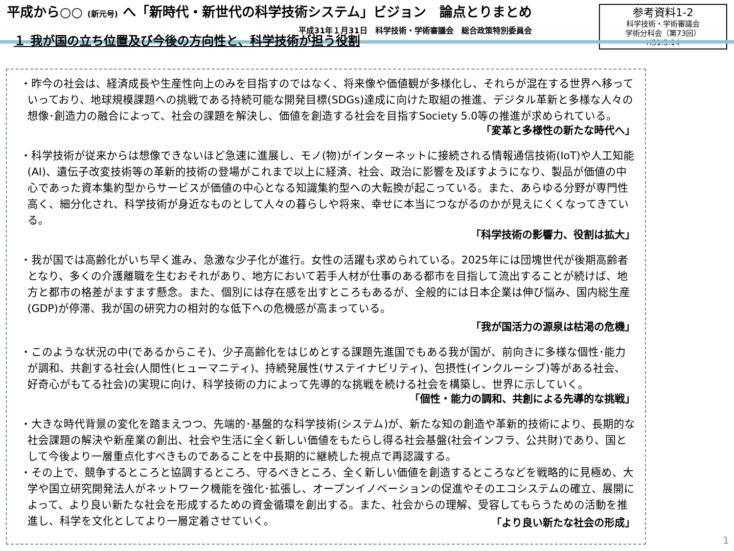平成から○○ (新元号) へ「新時代・新世代の科学技術システム」ビジョン　論点とりまとめ
平成31年１月31日　科学技術・学術審議会　総合政策特別委員会
参考資料1-2
科学技術・学術審議会
学術分科会（第73回）
H31.3.14
１ 我が国の立ち位置及び今後の方向性と、科学技術が担う役割
・昨今の社会は、経済成長や生産性向上のみを目指すのではなく、将来像や価値観が多様化し、それらが混在する世界へ移っていっており、地球規模課題への挑戦である持続可能な開発目標(SDGs)達成に向けた取組の推進、デジタル革新と多様な人々の想像･創造力の融合によって、社会の課題を解決し、価値を創造する社会を目指すSociety 5.0等の推進が求められている。
「変革と多様性の新たな時代へ」
・科学技術が従来からは想像できないほど急速に進展し、モノ(物)がインターネットに接続される情報通信技術(IoT)や人工知能(AI)、遺伝子改変技術等の革新的技術の登場がこれまで以上に経済、社会、政治に影響を及ぼすようになり、製品が価値の中心であった資本集約型からサービスが価値の中心となる知識集約型への大転換が起こっている。また、あらゆる分野が専門性高く、細分化され、科学技術が身近なものとして人々の暮らしや将来、幸せに本当につながるのかが見えにくくなってきている。
「科学技術の影響力、役割は拡大」
・我が国では高齢化がいち早く進み、急激な少子化が進行。女性の活躍も求められている。2025年には団塊世代が後期高齢者となり、多くの介護離職を生むおそれがあり、地方において若手人材が仕事のある都市を目指して流出することが続けば、地方と都市の格差がますます懸念。また、個別には存在感を出すところもあるが、全般的には日本企業は伸び悩み、国内総生産(GDP)が停滞、我が国の研究力の相対的な低下への危機感が高まっている。
「我が国活力の源泉は枯渇の危機」
・このような状況の中(であるからこそ)、少子高齢化をはじめとする課題先進国でもある我が国が、前向きに多様な個性･能力が調和、共創する社会(人間性(ヒューマニティ)、持続発展性(サステイナビリティ)、包摂性(インクルーシブ)等がある社会、好奇心がもてる社会)の実現に向け、科学技術の力によって先導的な挑戦を続ける社会を構築し、世界に示していく。
「個性・能力の調和、共創による先導的な挑戦」
・大きな時代背景の変化を踏まえつつ、先端的･基盤的な科学技術(システム)が、新たな知の創造や革新的技術により、長期的な社会課題の解決や新産業の創出、社会や生活に全く新しい価値をもたらし得る社会基盤(社会インフラ、公共財)であり、国として今後より一層重点化すべきものであることを中長期的に継続した視点で再認識する。
・その上で、競争するところと協調するところ、守るべきところ、全く新しい価値を創造するところなどを戦略的に見極め、大学や国立研究開発法人がネットワーク機能を強化･拡張し、オープンイノベーションの促進やそのエコシステムの確立、展開によって、より良い新たな社会を形成するための資金循環を創出する。また、社会からの理解、受容してもらうための活動を推進し、科学を文化としてより一層定着させていく。
「より良い新たな社会の形成」
1